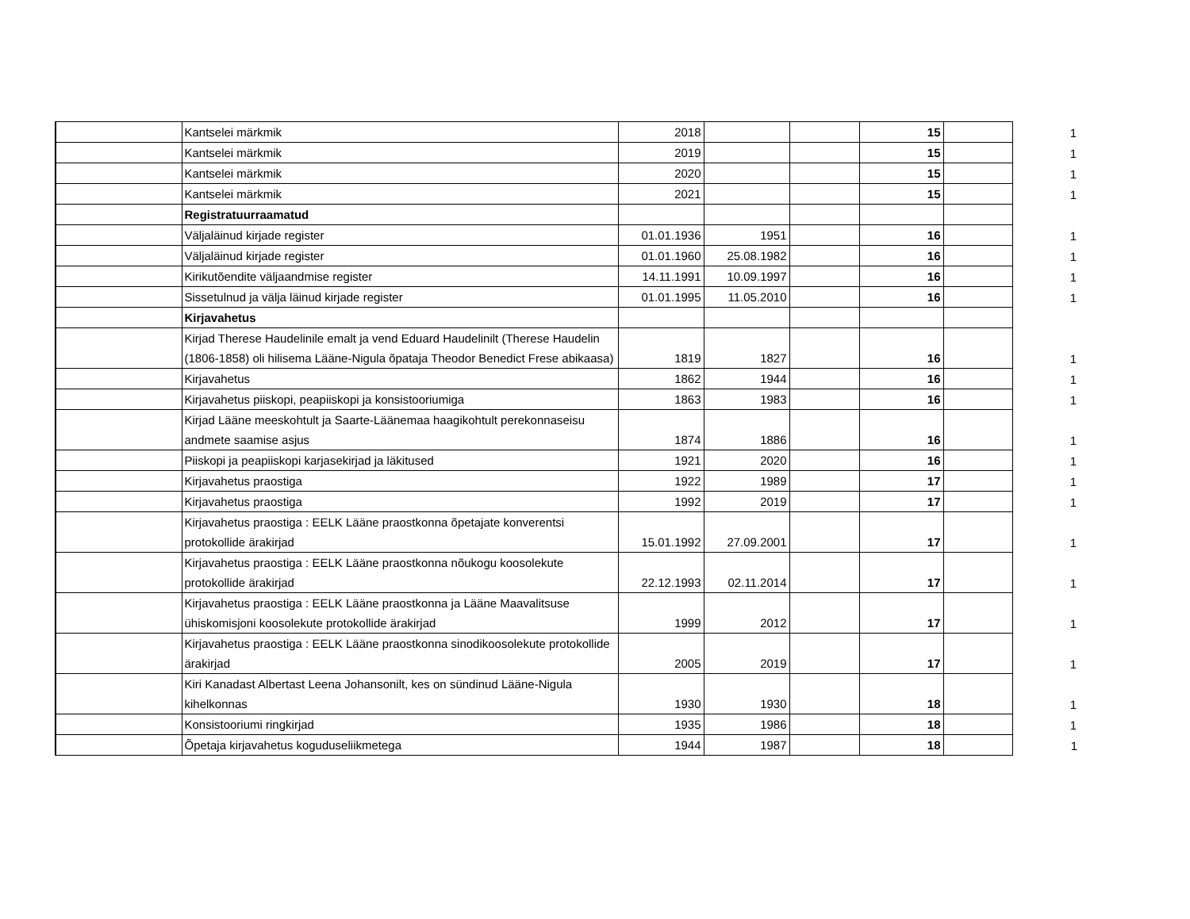| | Kantselei märkmik | 2018 | | | 15 | | 1 |
| | Kantselei märkmik | 2019 | | | 15 | | 1 |
| | Kantselei märkmik | 2020 | | | 15 | | 1 |
| | Kantselei märkmik | 2021 | | | 15 | | 1 |
| | Registratuurraamatud | | | | | | |
| | Väljaläinud kirjade register | 01.01.1936 | 1951 | | 16 | | 1 |
| | Väljaläinud kirjade register | 01.01.1960 | 25.08.1982 | | 16 | | 1 |
| | Kirikutõendite väljaandmise register | 14.11.1991 | 10.09.1997 | | 16 | | 1 |
| | Sissetulnud ja välja läinud kirjade register | 01.01.1995 | 11.05.2010 | | 16 | | 1 |
| | Kirjavahetus | | | | | | |
| | Kirjad Therese Haudelinile emalt ja vend Eduard Haudelinilt (Therese Haudelin (1806-1858) oli hilisema Lääne-Nigula õpataja Theodor Benedict Frese abikaasa) | 1819 | 1827 | | 16 | | 1 |
| | Kirjavahetus | 1862 | 1944 | | 16 | | 1 |
| | Kirjavahetus piiskopi, peapiiskopi ja konsistooriumiga | 1863 | 1983 | | 16 | | 1 |
| | Kirjad Lääne meeskohtult ja Saarte-Läänemaa haagikohtult perekonnaseisu andmete saamise asjus | 1874 | 1886 | | 16 | | 1 |
| | Piiskopi ja peapiiskopi karjasekirjad ja läkitused | 1921 | 2020 | | 16 | | 1 |
| | Kirjavahetus praostiga | 1922 | 1989 | | 17 | | 1 |
| | Kirjavahetus praostiga | 1992 | 2019 | | 17 | | 1 |
| | Kirjavahetus praostiga : EELK Lääne praostkonna õpetajate konverentsi protokollide ärakirjad | 15.01.1992 | 27.09.2001 | | 17 | | 1 |
| | Kirjavahetus praostiga : EELK Lääne praostkonna nõukogu koosolekute protokollide ärakirjad | 22.12.1993 | 02.11.2014 | | 17 | | 1 |
| | Kirjavahetus praostiga : EELK Lääne praostkonna ja Lääne Maavalitsuse ühiskomisjoni koosolekute protokollide ärakirjad | 1999 | 2012 | | 17 | | 1 |
| | Kirjavahetus praostiga : EELK Lääne praostkonna sinodikoosolekute protokollide ärakirjad | 2005 | 2019 | | 17 | | 1 |
| | Kiri Kanadast Albertast Leena Johansonilt, kes on sündinud Lääne-Nigula kihelkonnas | 1930 | 1930 | | 18 | | 1 |
| | Konsistooriumi ringkirjad | 1935 | 1986 | | 18 | | 1 |
| | Õpetaja kirjavahetus koguduseliikmetega | 1944 | 1987 | | 18 | | 1 |